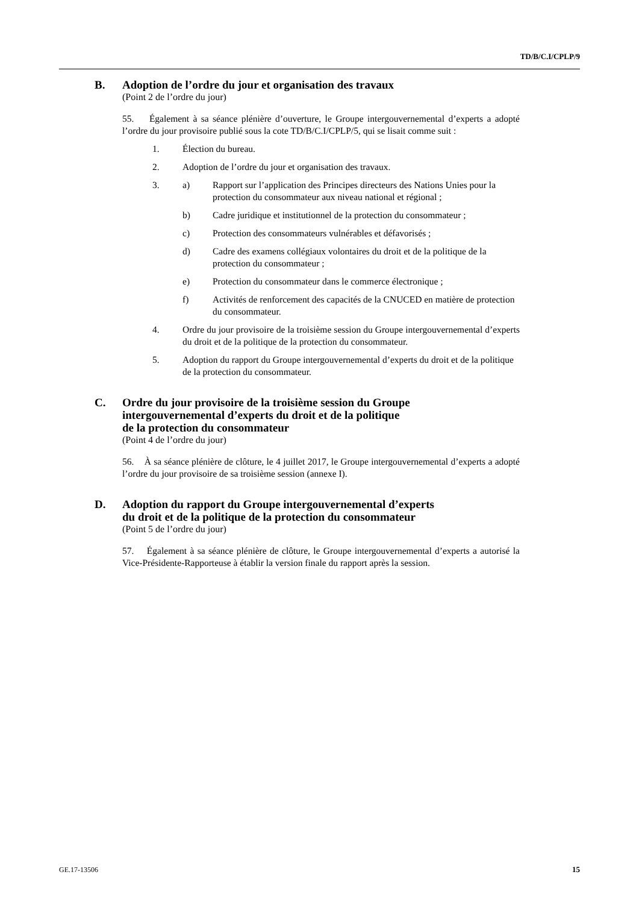TD/B/C.I/CPLP/9
B. Adoption de l’ordre du jour et organisation des travaux
(Point 2 de l’ordre du jour)
55. Également à sa séance plénière d’ouverture, le Groupe intergouvernemental d’experts a adopté l’ordre du jour provisoire publié sous la cote TD/B/C.I/CPLP/5, qui se lisait comme suit :
1. Élection du bureau.
2. Adoption de l’ordre du jour et organisation des travaux.
3. a) Rapport sur l’application des Principes directeurs des Nations Unies pour la protection du consommateur aux niveau national et régional ;
b) Cadre juridique et institutionnel de la protection du consommateur ;
c) Protection des consommateurs vulnérables et défavorisés ;
d) Cadre des examens collégiaux volontaires du droit et de la politique de la protection du consommateur ;
e) Protection du consommateur dans le commerce électronique ;
f) Activités de renforcement des capacités de la CNUCED en matière de protection du consommateur.
4. Ordre du jour provisoire de la troisième session du Groupe intergouvernemental d’experts du droit et de la politique de la protection du consommateur.
5. Adoption du rapport du Groupe intergouvernemental d’experts du droit et de la politique de la protection du consommateur.
C. Ordre du jour provisoire de la troisième session du Groupe
intergouvernemental d’experts du droit et de la politique
de la protection du consommateur
(Point 4 de l’ordre du jour)
56. À sa séance plénière de clôture, le 4 juillet 2017, le Groupe intergouvernemental d’experts a adopté l’ordre du jour provisoire de sa troisième session (annexe I).
D. Adoption du rapport du Groupe intergouvernemental d’experts
du droit et de la politique de la protection du consommateur
(Point 5 de l’ordre du jour)
57. Également à sa séance plénière de clôture, le Groupe intergouvernemental d’experts a autorisé la Vice-Présidente-Rapporteuse à établir la version finale du rapport après la session.
GE.17-13506 15